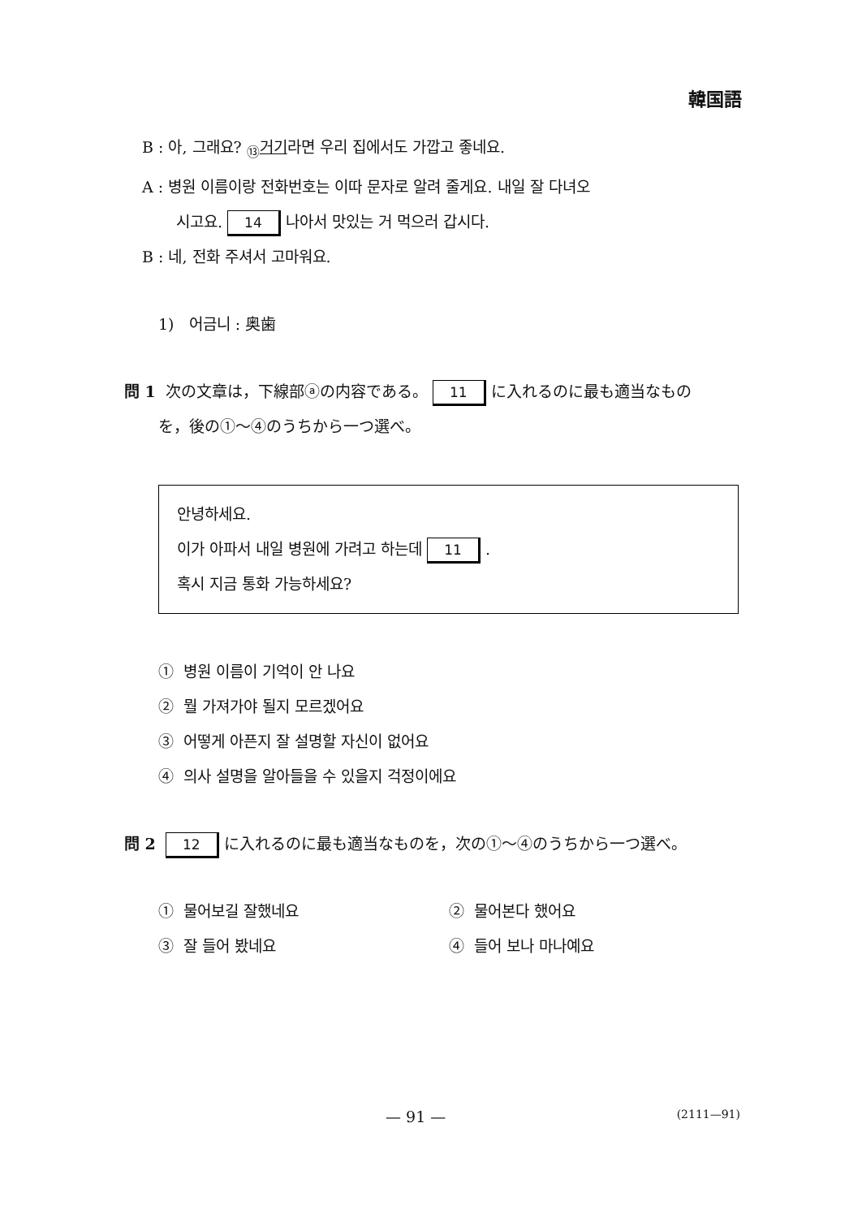韓国語
B : 아, 그래요? <sub>⑬</sub>거기라면 우리 집에서도 가깝고 좋네요.
A : 병원 이름이랑 전화번호는 이따 문자로 알려 줄게요. 내일 잘 다녀오
시고요. 14 나아서 맛있는 거 먹으러 갑시다.
B : 네, 전화 주셔서 고마워요.
1) 어금니 : 奥歯
問 1 次の文章は，下線部ⓐの内容である。 11 に入れるのに最も適当なもの
を，後の①～④のうちから一つ選べ。
안녕하세요.
이가 아파서 내일 병원에 가려고 하는데 11 .
혹시 지금 통화 가능하세요?
① 병원 이름이 기억이 안 나요
② 뭘 가져가야 될지 모르겠어요
③ 어떻게 아픈지 잘 설명할 자신이 없어요
④ 의사 설명을 알아들을 수 있을지 걱정이에요
問 2 12 に入れるのに最も適当なものを，次の①～④のうちから一つ選べ。
① 물어보길 잘했네요 ② 물어본다 했어요
③ 잘 들어 봤네요 ④ 들어 보나 마나예요
— 91 — (2111—91)